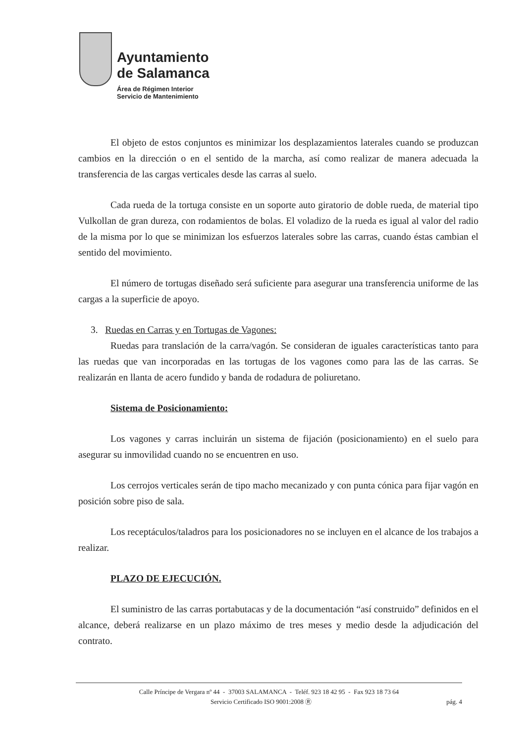Ayuntamiento
de Salamanca
Área de Régimen Interior
Servicio de Mantenimiento
El objeto de estos conjuntos es minimizar los desplazamientos laterales cuando se produzcan cambios en la dirección o en el sentido de la marcha, así como realizar de manera adecuada la transferencia de las cargas verticales desde las carras al suelo.
Cada rueda de la tortuga consiste en un soporte auto giratorio de doble rueda, de material tipo Vulkollan de gran dureza, con rodamientos de bolas. El voladizo de la rueda es igual al valor del radio de la misma por lo que se minimizan los esfuerzos laterales sobre las carras, cuando éstas cambian el sentido del movimiento.
El número de tortugas diseñado será suficiente para asegurar una transferencia uniforme de las cargas a la superficie de apoyo.
3. Ruedas en Carras y en Tortugas de Vagones:
Ruedas para translación de la carra/vagón. Se consideran de iguales características tanto para las ruedas que van incorporadas en las tortugas de los vagones como para las de las carras. Se realizarán en llanta de acero fundido y banda de rodadura de poliuretano.
Sistema de Posicionamiento:
Los vagones y carras incluirán un sistema de fijación (posicionamiento) en el suelo para asegurar su inmovilidad cuando no se encuentren en uso.
Los cerrojos verticales serán de tipo macho mecanizado y con punta cónica para fijar vagón en posición sobre piso de sala.
Los receptáculos/taladros para los posicionadores no se incluyen en el alcance de los trabajos a realizar.
PLAZO DE EJECUCIÓN.
El suministro de las carras portabutacas y de la documentación “así construido” definidos en el alcance, deberá realizarse en un plazo máximo de tres meses y medio desde la adjudicación del contrato.
Calle Príncipe de Vergara nº 44 - 37003 SALAMANCA - Teléf. 923 18 42 95 - Fax 923 18 73 64
Servicio Certificado ISO 9001:2008 Ⓡ pág. 4